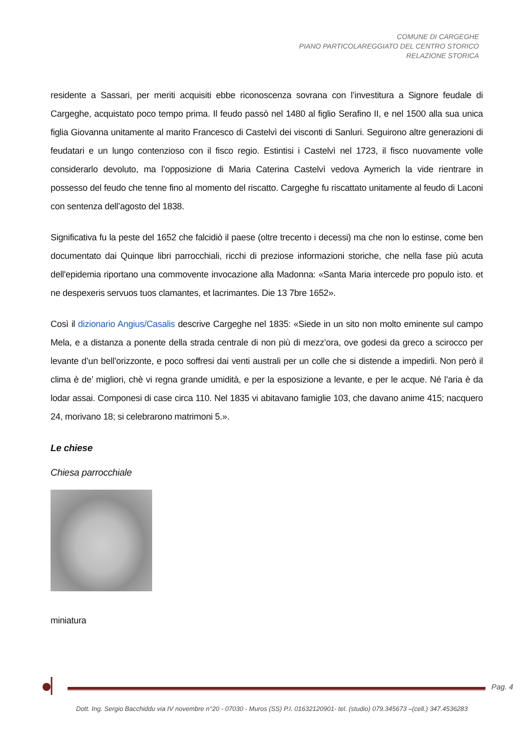COMUNE DI CARGEGHE
PIANO PARTICOLAREGGIATO DEL CENTRO STORICO
RELAZIONE STORICA
residente a Sassari, per meriti acquisiti ebbe riconoscenza sovrana con l’investitura a Signore feudale di Cargeghe, acquistato poco tempo prima. Il feudo passò nel 1480 al figlio Serafino II, e nel 1500 alla sua unica figlia Giovanna unitamente al marito Francesco di Castelvì dei visconti di Sanluri. Seguirono altre generazioni di feudatari e un lungo contenzioso con il fisco regio. Estintisi i Castelvì nel 1723, il fisco nuovamente volle considerarlo devoluto, ma l’opposizione di Maria Caterina Castelvì vedova Aymerich la vide rientrare in possesso del feudo che tenne fino al momento del riscatto. Cargeghe fu riscattato unitamente al feudo di Laconi con sentenza dell’agosto del 1838.
Significativa fu la peste del 1652 che falcidiò il paese (oltre trecento i decessi) ma che non lo estinse, come ben documentato dai Quinque libri parrocchiali, ricchi di preziose informazioni storiche, che nella fase più acuta dell'epidemia riportano una commovente invocazione alla Madonna: «Santa Maria intercede pro populo isto. et ne despexeris servuos tuos clamantes, et lacrimantes. Die 13 7bre 1652».
Così il dizionario Angius/Casalis descrive Cargeghe nel 1835: «Siede in un sito non molto eminente sul campo Mela, e a distanza a ponente della strada centrale di non più di mezz’ora, ove godesi da greco a scirocco per levante d’un bell’orizzonte, e poco soffresi dai venti australi per un colle che si distende a impedirli. Non però il clima è de’ migliori, chè vi regna grande umidità, e per la esposizione a levante, e per le acque. Né l’aria è da lodar assai. Componesi di case circa 110. Nel 1835 vi abitavano famiglie 103, che davano anime 415; nacquero 24, morivano 18; si celebrarono matrimoni 5.».
Le chiese
Chiesa parrocchiale
miniatura
Pag. 4
Dott. Ing. Sergio Bacchiddu via IV novembre n°20 - 07030 - Muros (SS) P.I. 01632120901- tel. (studio) 079.345673 –(cell.) 347.4536283